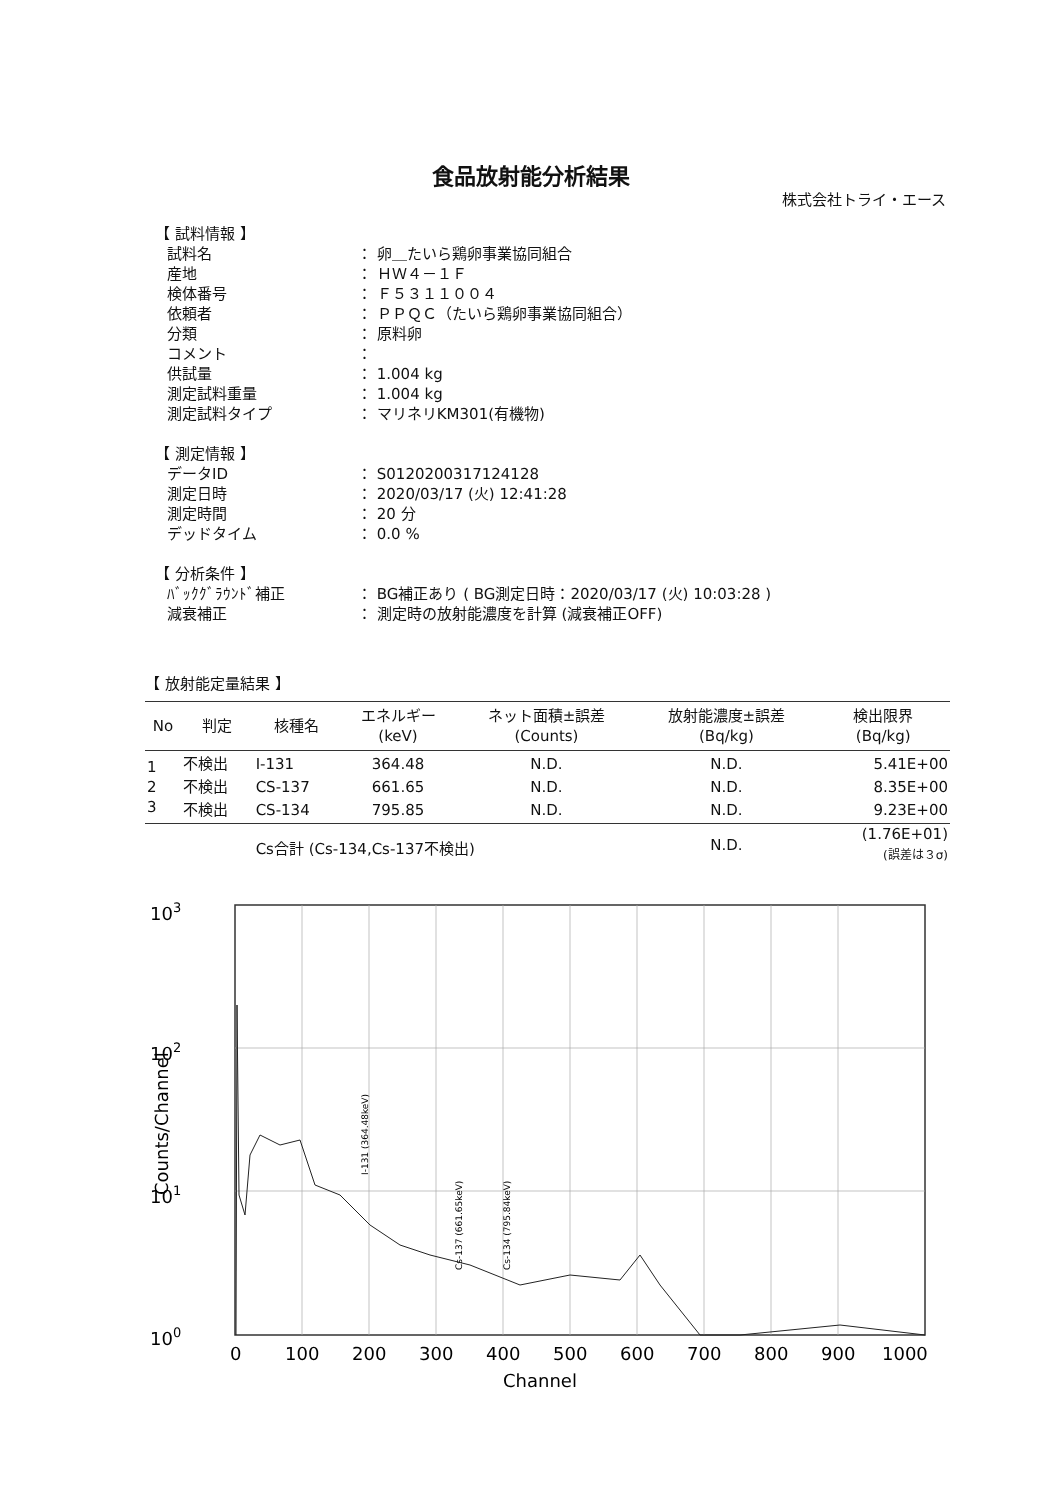食品放射能分析結果
株式会社トライ・エース
【 試料情報 】
| 試料名 | ： 卵＿たいら鶏卵事業協同組合 |
| 産地 | ： ＨＷ４－１Ｆ |
| 検体番号 | ： Ｆ５３１１００４ |
| 依頼者 | ： ＰＰＱＣ（たいら鶏卵事業協同組合） |
| 分類 | ： 原料卵 |
| コメント | ： |
| 供試量 | ： 1.004 kg |
| 測定試料重量 | ： 1.004 kg |
| 測定試料タイプ | ： マリネリKM301(有機物) |
【 測定情報 】
| データID | ： S0120200317124128 |
| 測定日時 | ： 2020/03/17 (火) 12:41:28 |
| 測定時間 | ： 20 分 |
| デッドタイム | ： 0.0 % |
【 分析条件 】
| ﾊﾞｯｸｸﾞﾗｳﾝﾄﾞ補正 | ： BG補正あり ( BG測定日時：2020/03/17 (火) 10:03:28 ) |
| 減衰補正 | ： 測定時の放射能濃度を計算 (減衰補正OFF) |
【 放射能定量結果 】
| No | 判定 | 核種名 | エネルギー (keV) | ネット面積±誤差 (Counts) | 放射能濃度±誤差 (Bq/kg) | 検出限界 (Bq/kg) |
| --- | --- | --- | --- | --- | --- | --- |
| 1 | 不検出 | I-131 | 364.48 | N.D. | N.D. | 5.41E+00 |
| 2 | 不検出 | CS-137 | 661.65 | N.D. | N.D. | 8.35E+00 |
| 3 | 不検出 | CS-134 | 795.85 | N.D. | N.D. | 9.23E+00 |
| | | Cs合計 (Cs-134,Cs-137不検出) | | | N.D. | (1.76E+01) (誤差は３σ) |
103
102
101
100
0
100
200
300
400
500
600
700
800
900
1000
Channel
Counts/Channel
I-131 (364.48keV)
Cs-137 (661.65keV)
Cs-134 (795.84keV)